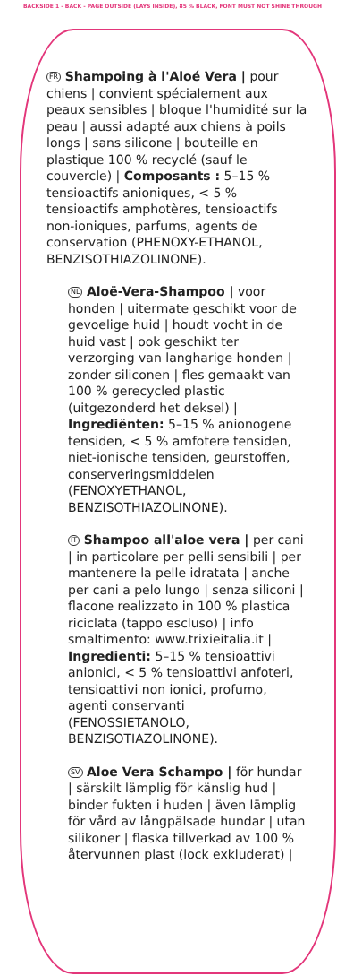BACKSIDE 1 - BACK - PAGE OUTSIDE (LAYS INSIDE), 85 % BLACK, FONT MUST NOT SHINE THROUGH
FR Shampoing à l'Aloé Vera | pour chiens | convient spécialement aux peaux sensibles | bloque l'humidité sur la peau | aussi adapté aux chiens à poils longs | sans silicone | bouteille en plastique 100 % recyclé (sauf le couvercle) | Composants : 5–15 % tensioactifs anioniques, < 5 % tensioactifs amphotères, tensioactifs non-ioniques, parfums, agents de conservation (PHENOXY-ETHANOL, BENZISOTHIAZOLINONE).
NL Aloë-Vera-Shampoo | voor honden | uitermate geschikt voor de gevoelige huid | houdt vocht in de huid vast | ook geschikt ter verzorging van langharige honden | zonder siliconen | fles gemaakt van 100 % gerecycled plastic (uitgezonderd het deksel) | Ingrediënten: 5–15 % anionogene tensiden, < 5 % amfotere tensiden, niet-ionische tensiden, geurstoffen, conserveringsmiddelen (FENOXYETHANOL, BENZISOTHIAZOLINONE).
IT Shampoo all'aloe vera | per cani | in particolare per pelli sensibili | per mantenere la pelle idratata | anche per cani a pelo lungo | senza siliconi | flacone realizzato in 100 % plastica riciclata (tappo escluso) | info smaltimento: www.trixieitalia.it | Ingredienti: 5–15 % tensioattivi anionici, < 5 % tensioattivi anfoteri, tensioattivi non ionici, profumo, agenti conservanti (FENOSSIETANOLO, BENZISOTIAZOLINONE).
SV Aloe Vera Schampo | för hundar | särskilt lämplig för känslig hud | binder fukten i huden | även lämplig för vård av långpälsade hundar | utan silikoner | flaska tillverkad av 100 % återvunnen plast (lock exkluderat) |